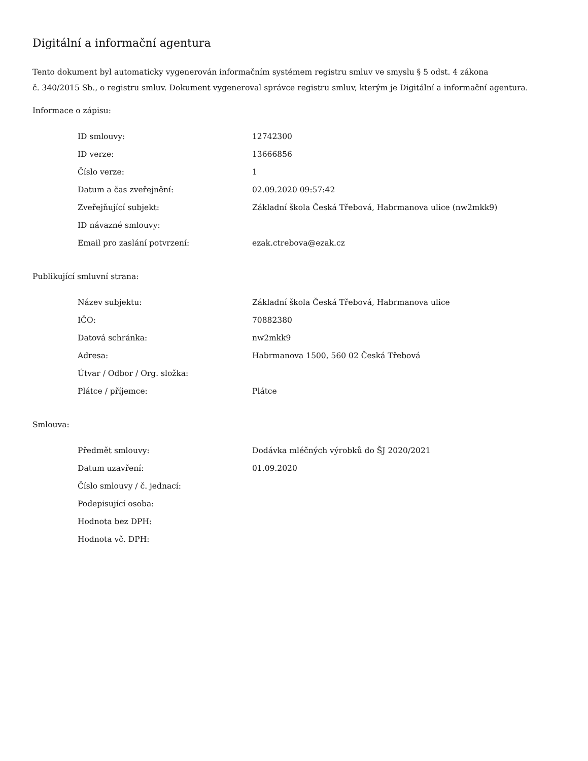Digitální a informační agentura
Tento dokument byl automaticky vygenerován informačním systémem registru smluv ve smyslu § 5 odst. 4 zákona
č. 340/2015 Sb., o registru smluv. Dokument vygeneroval správce registru smluv, kterým je Digitální a informační agentura.
Informace o zápisu:
| ID smlouvy: | 12742300 |
| ID verze: | 13666856 |
| Číslo verze: | 1 |
| Datum a čas zveřejnění: | 02.09.2020 09:57:42 |
| Zveřejňující subjekt: | Základní škola Česká Třebová, Habrmanova ulice (nw2mkk9) |
| ID návazné smlouvy: | |
| Email pro zaslání potvrzení: | ezak.ctrebova@ezak.cz |
Publikující smluvní strana:
| Název subjektu: | Základní škola Česká Třebová, Habrmanova ulice |
| IČO: | 70882380 |
| Datová schránka: | nw2mkk9 |
| Adresa: | Habrmanova 1500, 560 02 Česká Třebová |
| Útvar / Odbor / Org. složka: | |
| Plátce / příjemce: | Plátce |
Smlouva:
| Předmět smlouvy: | Dodávka mléčných výrobků do ŠJ 2020/2021 |
| Datum uzavření: | 01.09.2020 |
| Číslo smlouvy / č. jednací: | |
| Podepisující osoba: | |
| Hodnota bez DPH: | |
| Hodnota vč. DPH: | |